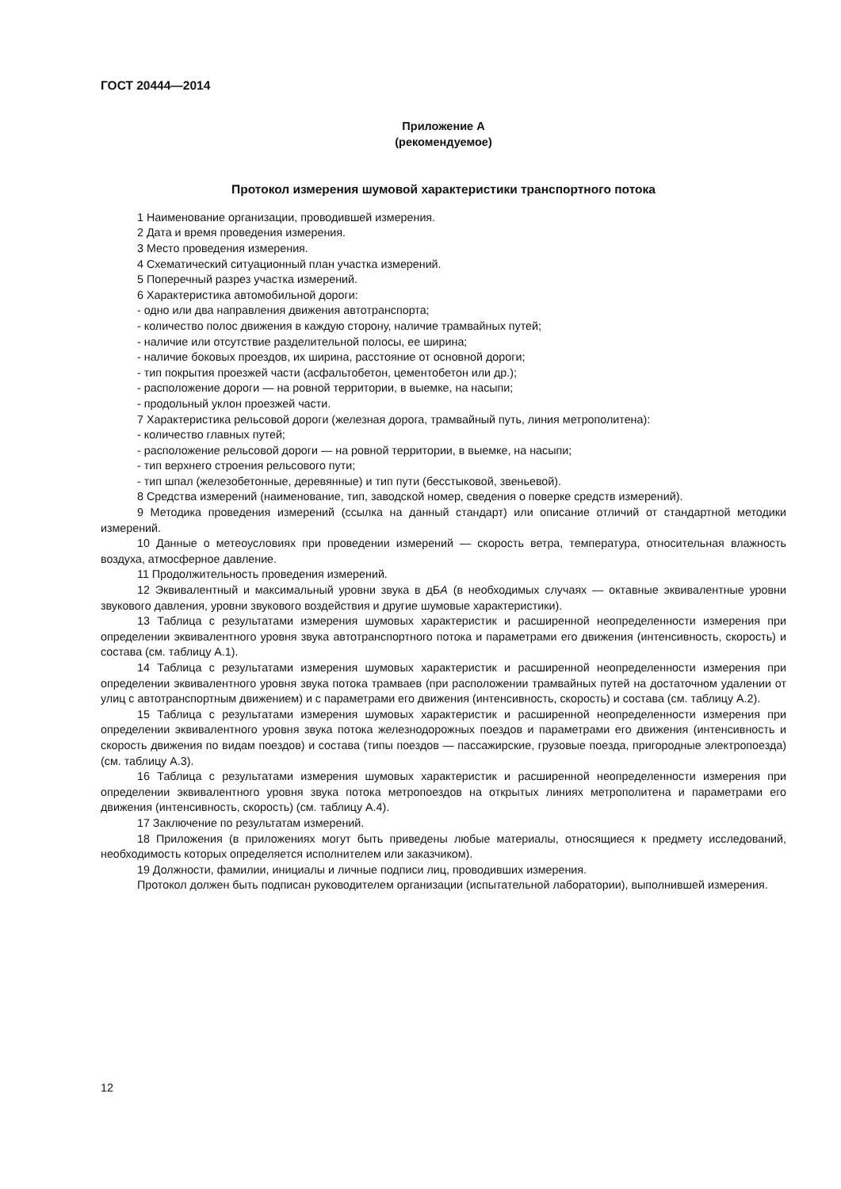ГОСТ 20444—2014
Приложение А
(рекомендуемое)
Протокол измерения шумовой характеристики транспортного потока
1 Наименование организации, проводившей измерения.
2 Дата и время проведения измерения.
3 Место проведения измерения.
4 Схематический ситуационный план участка измерений.
5 Поперечный разрез участка измерений.
6 Характеристика автомобильной дороги:
- одно или два направления движения автотранспорта;
- количество полос движения в каждую сторону, наличие трамвайных путей;
- наличие или отсутствие разделительной полосы, ее ширина;
- наличие боковых проездов, их ширина, расстояние от основной дороги;
- тип покрытия проезжей части (асфальтобетон, цементобетон или др.);
- расположение дороги — на ровной территории, в выемке, на насыпи;
- продольный уклон проезжей части.
7 Характеристика рельсовой дороги (железная дорога, трамвайный путь, линия метрополитена):
- количество главных путей;
- расположение рельсовой дороги — на ровной территории, в выемке, на насыпи;
- тип верхнего строения рельсового пути;
- тип шпал (железобетонные, деревянные) и тип пути (бесстыковой, звеньевой).
8 Средства измерений (наименование, тип, заводской номер, сведения о поверке средств измерений).
9 Методика проведения измерений (ссылка на данный стандарт) или описание отличий от стандартной методики измерений.
10 Данные о метеоусловиях при проведении измерений — скорость ветра, температура, относительная влажность воздуха, атмосферное давление.
11 Продолжительность проведения измерений.
12 Эквивалентный и максимальный уровни звука в дБА (в необходимых случаях — октавные эквивалентные уровни звукового давления, уровни звукового воздействия и другие шумовые характеристики).
13 Таблица с результатами измерения шумовых характеристик и расширенной неопределенности измерения при определении эквивалентного уровня звука автотранспортного потока и параметрами его движения (интенсивность, скорость) и состава (см. таблицу А.1).
14 Таблица с результатами измерения шумовых характеристик и расширенной неопределенности измерения при определении эквивалентного уровня звука потока трамваев (при расположении трамвайных путей на достаточном удалении от улиц с автотранспортным движением) и с параметрами его движения (интенсивность, скорость) и состава (см. таблицу А.2).
15 Таблица с результатами измерения шумовых характеристик и расширенной неопределенности измерения при определении эквивалентного уровня звука потока железнодорожных поездов и параметрами его движения (интенсивность и скорость движения по видам поездов) и состава (типы поездов — пассажирские, грузовые поезда, пригородные электропоезда) (см. таблицу А.3).
16 Таблица с результатами измерения шумовых характеристик и расширенной неопределенности измерения при определении эквивалентного уровня звука потока метропоездов на открытых линиях метрополитена и параметрами его движения (интенсивность, скорость) (см. таблицу А.4).
17 Заключение по результатам измерений.
18 Приложения (в приложениях могут быть приведены любые материалы, относящиеся к предмету исследований, необходимость которых определяется исполнителем или заказчиком).
19 Должности, фамилии, инициалы и личные подписи лиц, проводивших измерения.
Протокол должен быть подписан руководителем организации (испытательной лаборатории), выполнившей измерения.
12